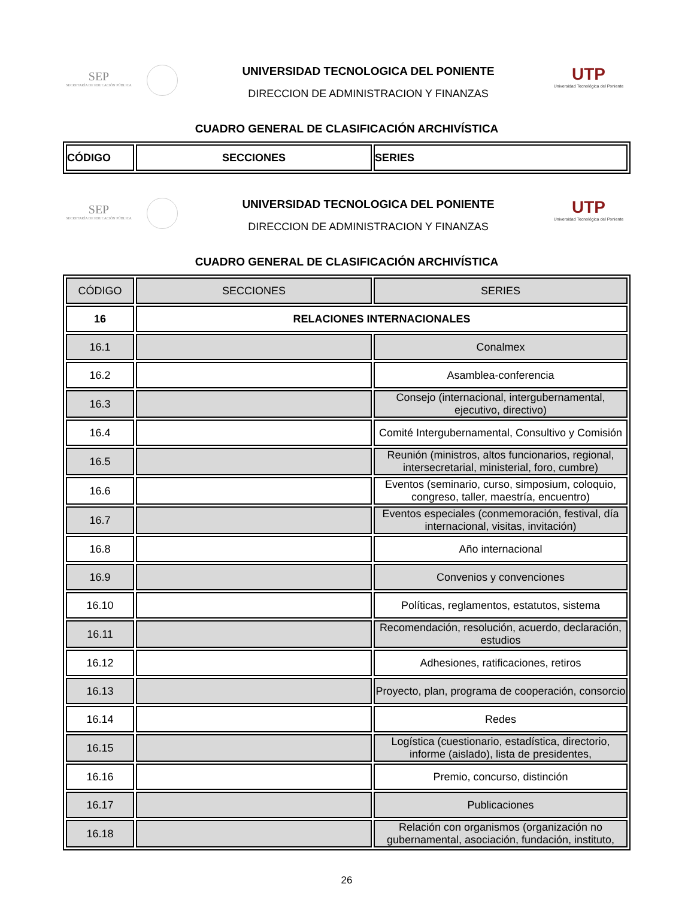SEP
SECRETARÍA DE EDUCACIÓN PÚBLICA
UNIVERSIDAD TECNOLOGICA DEL PONIENTE
DIRECCION DE ADMINISTRACION Y FINANZAS
UTP
Universidad Tecnológica del Poniente
CUADRO GENERAL DE CLASIFICACIÓN ARCHIVÍSTICA
| CÓDIGO | SECCIONES | SERIES |
| --- | --- | --- |
SEP
SECRETARÍA DE EDUCACIÓN PÚBLICA
UNIVERSIDAD TECNOLOGICA DEL PONIENTE
DIRECCION DE ADMINISTRACION Y FINANZAS
UTP
Universidad Tecnológica del Poniente
CUADRO GENERAL DE CLASIFICACIÓN ARCHIVÍSTICA
| CÓDIGO | SECCIONES | SERIES |
| 16 | RELACIONES INTERNACIONALES | |
| 16.1 | | Conalmex |
| 16.2 | | Asamblea-conferencia |
| 16.3 | | Consejo (internacional, intergubernamental, ejecutivo, directivo) |
| 16.4 | | Comité Intergubernamental, Consultivo y Comisión |
| 16.5 | | Reunión (ministros, altos funcionarios, regional, intersecretarial, ministerial, foro, cumbre) |
| 16.6 | | Eventos (seminario, curso, simposium, coloquio, congreso, taller, maestría, encuentro) |
| 16.7 | | Eventos especiales (conmemoración, festival, día internacional, visitas, invitación) |
| 16.8 | | Año internacional |
| 16.9 | | Convenios y convenciones |
| 16.10 | | Políticas, reglamentos, estatutos, sistema |
| 16.11 | | Recomendación, resolución, acuerdo, declaración, estudios |
| 16.12 | | Adhesiones, ratificaciones, retiros |
| 16.13 | | Proyecto, plan, programa de cooperación, consorcio |
| 16.14 | | Redes |
| 16.15 | | Logística (cuestionario, estadística, directorio, informe (aislado), lista de presidentes, |
| 16.16 | | Premio, concurso, distinción |
| 16.17 | | Publicaciones |
| 16.18 | | Relación con organismos (organización no gubernamental, asociación, fundación, instituto, |
26